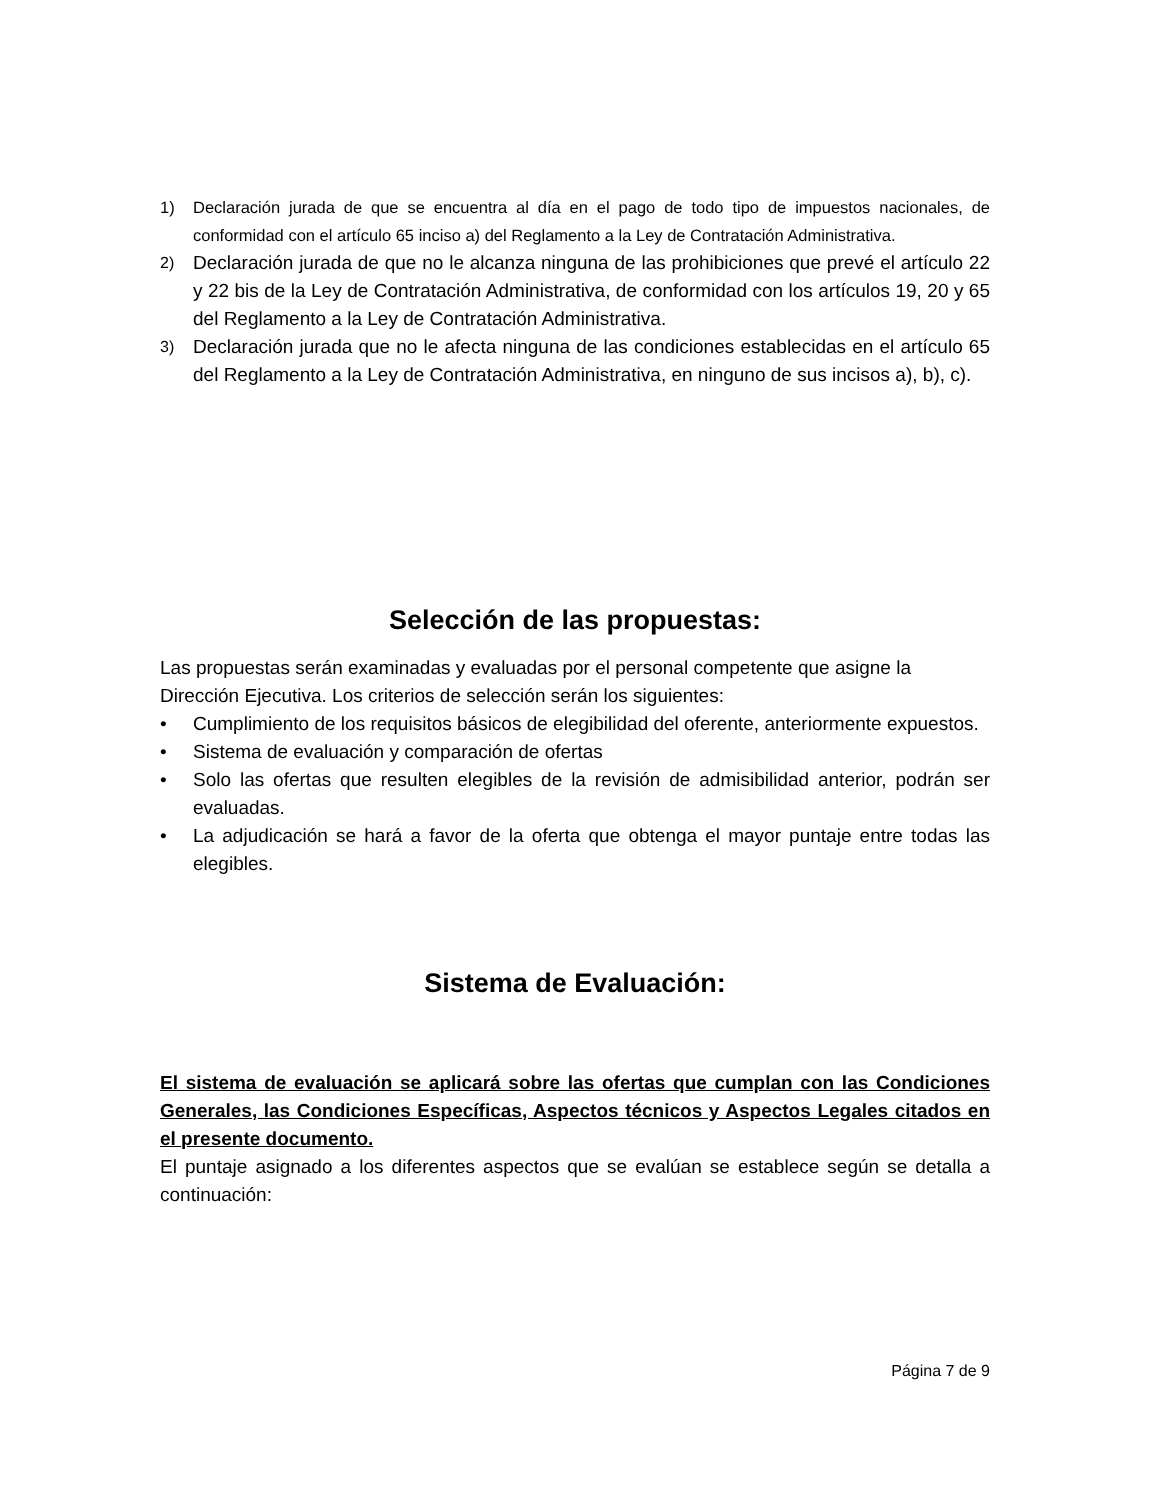1) Declaración jurada de que se encuentra al día en el pago de todo tipo de impuestos nacionales, de conformidad con el artículo 65 inciso a) del Reglamento a la Ley de Contratación Administrativa.
2) Declaración jurada de que no le alcanza ninguna de las prohibiciones que prevé el artículo 22 y 22 bis de la Ley de Contratación Administrativa, de conformidad con los artículos 19, 20 y 65 del Reglamento a la Ley de Contratación Administrativa.
3) Declaración jurada que no le afecta ninguna de las condiciones establecidas en el artículo 65 del Reglamento a la Ley de Contratación Administrativa, en ninguno de sus incisos a), b), c).
Selección de las propuestas:
Las propuestas serán examinadas y evaluadas por el personal competente que asigne la Dirección Ejecutiva. Los criterios de selección serán los siguientes:
• Cumplimiento de los requisitos básicos de elegibilidad del oferente, anteriormente expuestos.
• Sistema de evaluación y comparación de ofertas
• Solo las ofertas que resulten elegibles de la revisión de admisibilidad anterior, podrán ser evaluadas.
• La adjudicación se hará a favor de la oferta que obtenga el mayor puntaje entre todas las elegibles.
Sistema de Evaluación:
El sistema de evaluación se aplicará sobre las ofertas que cumplan con las Condiciones Generales, las Condiciones Específicas, Aspectos técnicos y Aspectos Legales citados en el presente documento.
El puntaje asignado a los diferentes aspectos que se evalúan se establece según se detalla a continuación:
Página 7 de 9